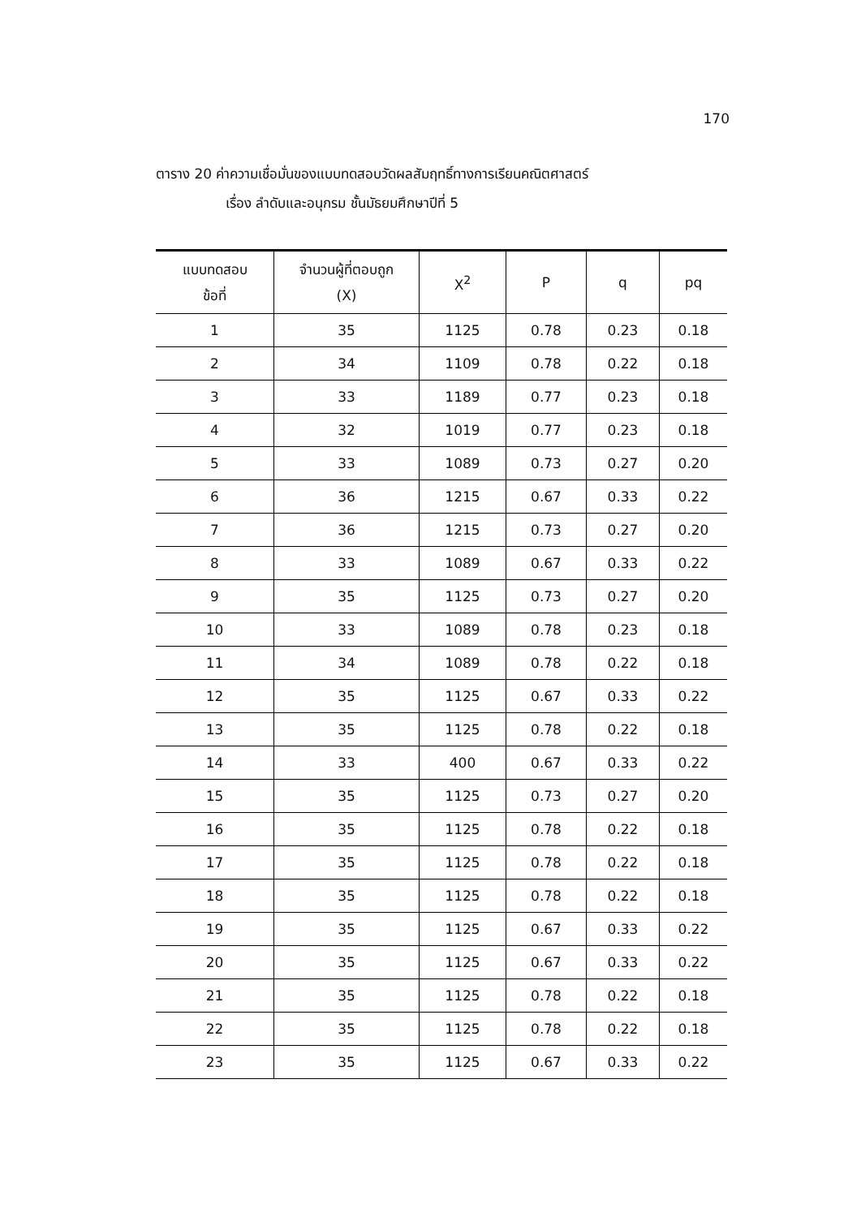170
ตาราง 20 ค่าความเชื่อมั่นของแบบทดสอบวัดผลสัมฤทธิ์ทางการเรียนคณิตศาสตร์
เรื่อง ลำดับและอนุกรม ชั้นมัธยมศึกษาปีที่ 5
| แบบทดสอบ ข้อที่ | จำนวนผู้ที่ตอบถูก (X) | X<sup>2</sup> | P | q | pq |
| --- | --- | --- | --- | --- | --- |
| 1 | 35 | 1125 | 0.78 | 0.23 | 0.18 |
| 2 | 34 | 1109 | 0.78 | 0.22 | 0.18 |
| 3 | 33 | 1189 | 0.77 | 0.23 | 0.18 |
| 4 | 32 | 1019 | 0.77 | 0.23 | 0.18 |
| 5 | 33 | 1089 | 0.73 | 0.27 | 0.20 |
| 6 | 36 | 1215 | 0.67 | 0.33 | 0.22 |
| 7 | 36 | 1215 | 0.73 | 0.27 | 0.20 |
| 8 | 33 | 1089 | 0.67 | 0.33 | 0.22 |
| 9 | 35 | 1125 | 0.73 | 0.27 | 0.20 |
| 10 | 33 | 1089 | 0.78 | 0.23 | 0.18 |
| 11 | 34 | 1089 | 0.78 | 0.22 | 0.18 |
| 12 | 35 | 1125 | 0.67 | 0.33 | 0.22 |
| 13 | 35 | 1125 | 0.78 | 0.22 | 0.18 |
| 14 | 33 | 400 | 0.67 | 0.33 | 0.22 |
| 15 | 35 | 1125 | 0.73 | 0.27 | 0.20 |
| 16 | 35 | 1125 | 0.78 | 0.22 | 0.18 |
| 17 | 35 | 1125 | 0.78 | 0.22 | 0.18 |
| 18 | 35 | 1125 | 0.78 | 0.22 | 0.18 |
| 19 | 35 | 1125 | 0.67 | 0.33 | 0.22 |
| 20 | 35 | 1125 | 0.67 | 0.33 | 0.22 |
| 21 | 35 | 1125 | 0.78 | 0.22 | 0.18 |
| 22 | 35 | 1125 | 0.78 | 0.22 | 0.18 |
| 23 | 35 | 1125 | 0.67 | 0.33 | 0.22 |